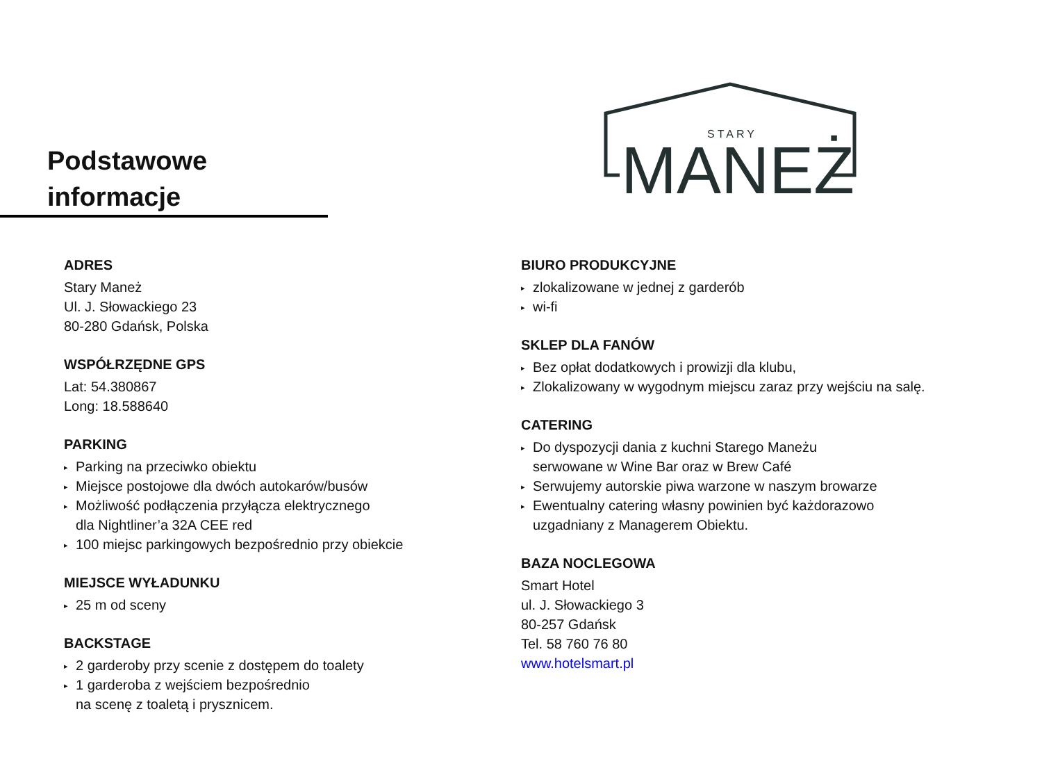Podstawowe informacje
STARY
MANEŻ
ADRES
Stary Maneż
Ul. J. Słowackiego 23
80-280 Gdańsk, Polska
WSPÓŁRZĘDNE GPS
Lat: 54.380867
Long: 18.588640
PARKING
▸ Parking na przeciwko obiektu
▸ Miejsce postojowe dla dwóch autokarów/busów
▸ Możliwość podłączenia przyłącza elektrycznego
dla Nightliner’a 32A CEE red
▸ 100 miejsc parkingowych bezpośrednio przy obiekcie
MIEJSCE WYŁADUNKU
▸ 25 m od sceny
BACKSTAGE
▸ 2 garderoby przy scenie z dostępem do toalety
▸ 1 garderoba z wejściem bezpośrednio
na scenę z toaletą i prysznicem.
BIURO PRODUKCYJNE
▸ zlokalizowane w jednej z garderób
▸ wi-fi
SKLEP DLA FANÓW
▸ Bez opłat dodatkowych i prowizji dla klubu,
▸ Zlokalizowany w wygodnym miejscu zaraz przy wejściu na salę.
CATERING
▸ Do dyspozycji dania z kuchni Starego Maneżu
serwowane w Wine Bar oraz w Brew Café
▸ Serwujemy autorskie piwa warzone w naszym browarze
▸ Ewentualny catering własny powinien być każdorazowo
uzgadniany z Managerem Obiektu.
BAZA NOCLEGOWA
Smart Hotel
ul. J. Słowackiego 3
80-257 Gdańsk
Tel. 58 760 76 80
www.hotelsmart.pl